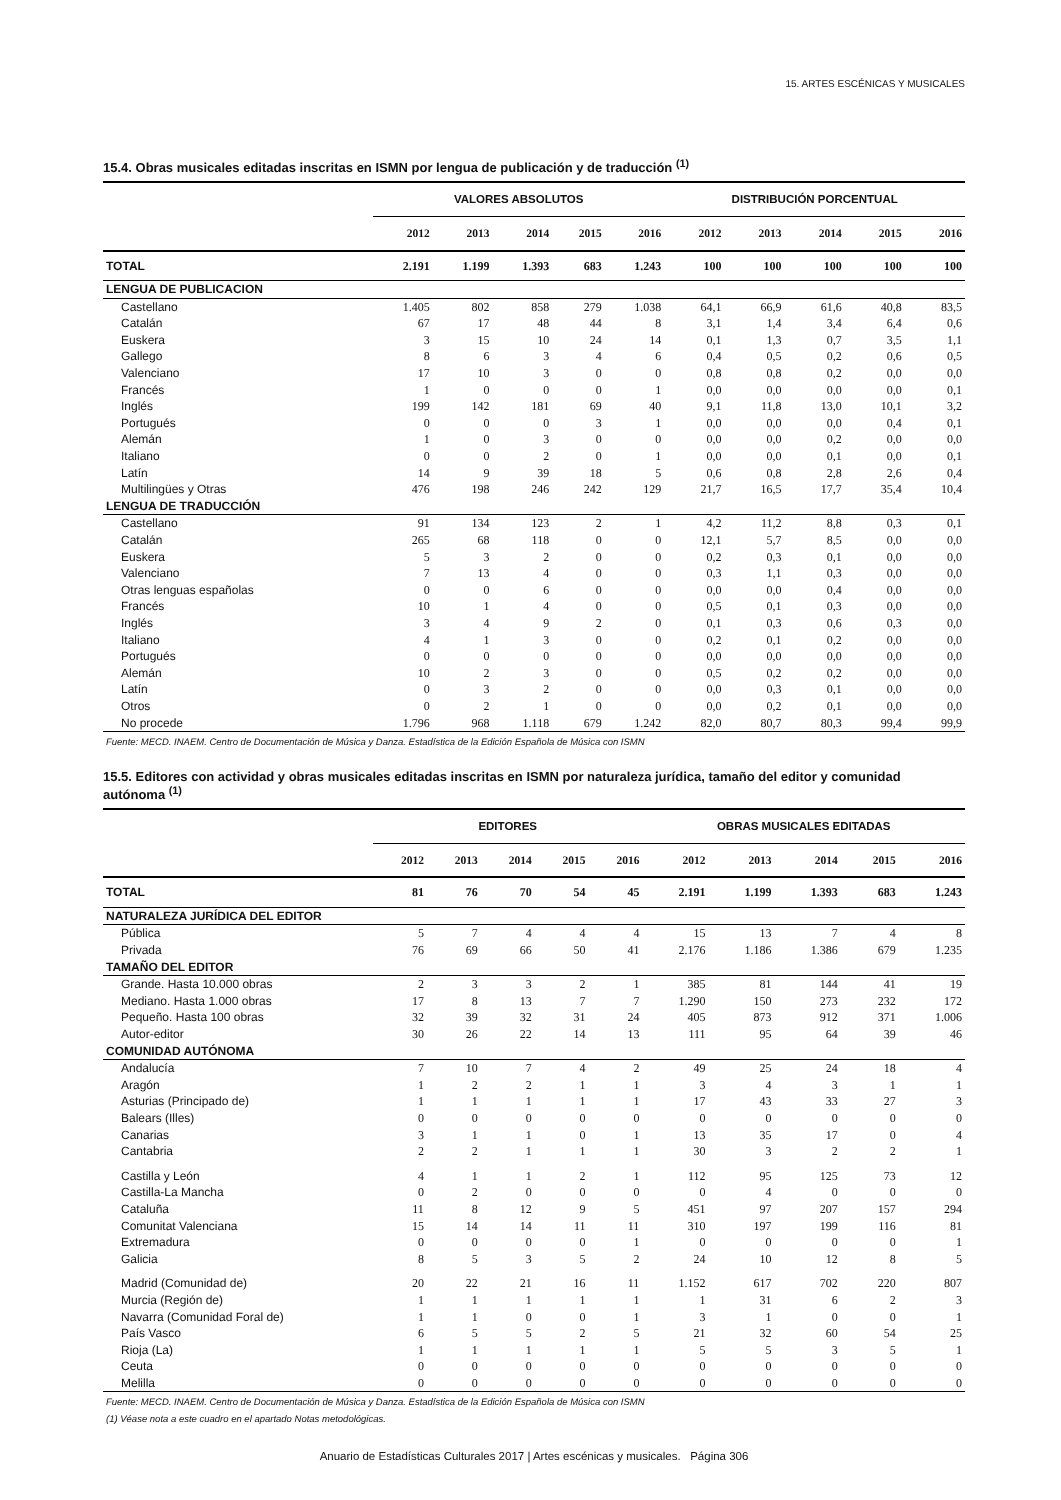15. ARTES ESCÉNICAS Y MUSICALES
15.4. Obras musicales editadas inscritas en ISMN por lengua de publicación y de traducción <sup>(1)</sup>
| | VALORES ABSOLUTOS | | | | | DISTRIBUCIÓN PORCENTUAL | | | | |
| --- | --- | --- | --- | --- | --- | --- | --- | --- | --- | --- |
| | 2012 | 2013 | 2014 | 2015 | 2016 | 2012 | 2013 | 2014 | 2015 | 2016 |
| TOTAL | 2.191 | 1.199 | 1.393 | 683 | 1.243 | 100 | 100 | 100 | 100 | 100 |
| LENGUA DE PUBLICACION | | | | | | | | | | |
| Castellano | 1.405 | 802 | 858 | 279 | 1.038 | 64,1 | 66,9 | 61,6 | 40,8 | 83,5 |
| Catalán | 67 | 17 | 48 | 44 | 8 | 3,1 | 1,4 | 3,4 | 6,4 | 0,6 |
| Euskera | 3 | 15 | 10 | 24 | 14 | 0,1 | 1,3 | 0,7 | 3,5 | 1,1 |
| Gallego | 8 | 6 | 3 | 4 | 6 | 0,4 | 0,5 | 0,2 | 0,6 | 0,5 |
| Valenciano | 17 | 10 | 3 | 0 | 0 | 0,8 | 0,8 | 0,2 | 0,0 | 0,0 |
| Francés | 1 | 0 | 0 | 0 | 1 | 0,0 | 0,0 | 0,0 | 0,0 | 0,1 |
| Inglés | 199 | 142 | 181 | 69 | 40 | 9,1 | 11,8 | 13,0 | 10,1 | 3,2 |
| Portugués | 0 | 0 | 0 | 3 | 1 | 0,0 | 0,0 | 0,0 | 0,4 | 0,1 |
| Alemán | 1 | 0 | 3 | 0 | 0 | 0,0 | 0,0 | 0,2 | 0,0 | 0,0 |
| Italiano | 0 | 0 | 2 | 0 | 1 | 0,0 | 0,0 | 0,1 | 0,0 | 0,1 |
| Latín | 14 | 9 | 39 | 18 | 5 | 0,6 | 0,8 | 2,8 | 2,6 | 0,4 |
| Multilingües y Otras | 476 | 198 | 246 | 242 | 129 | 21,7 | 16,5 | 17,7 | 35,4 | 10,4 |
| LENGUA DE TRADUCCIÓN | | | | | | | | | | |
| Castellano | 91 | 134 | 123 | 2 | 1 | 4,2 | 11,2 | 8,8 | 0,3 | 0,1 |
| Catalán | 265 | 68 | 118 | 0 | 0 | 12,1 | 5,7 | 8,5 | 0,0 | 0,0 |
| Euskera | 5 | 3 | 2 | 0 | 0 | 0,2 | 0,3 | 0,1 | 0,0 | 0,0 |
| Valenciano | 7 | 13 | 4 | 0 | 0 | 0,3 | 1,1 | 0,3 | 0,0 | 0,0 |
| Otras lenguas españolas | 0 | 0 | 6 | 0 | 0 | 0,0 | 0,0 | 0,4 | 0,0 | 0,0 |
| Francés | 10 | 1 | 4 | 0 | 0 | 0,5 | 0,1 | 0,3 | 0,0 | 0,0 |
| Inglés | 3 | 4 | 9 | 2 | 0 | 0,1 | 0,3 | 0,6 | 0,3 | 0,0 |
| Italiano | 4 | 1 | 3 | 0 | 0 | 0,2 | 0,1 | 0,2 | 0,0 | 0,0 |
| Portugués | 0 | 0 | 0 | 0 | 0 | 0,0 | 0,0 | 0,0 | 0,0 | 0,0 |
| Alemán | 10 | 2 | 3 | 0 | 0 | 0,5 | 0,2 | 0,2 | 0,0 | 0,0 |
| Latín | 0 | 3 | 2 | 0 | 0 | 0,0 | 0,3 | 0,1 | 0,0 | 0,0 |
| Otros | 0 | 2 | 1 | 0 | 0 | 0,0 | 0,2 | 0,1 | 0,0 | 0,0 |
| No procede | 1.796 | 968 | 1.118 | 679 | 1.242 | 82,0 | 80,7 | 80,3 | 99,4 | 99,9 |
| Fuente: MECD. INAEM. Centro de Documentación de Música y Danza. Estadística de la Edición Española de Música con ISMN | | | | | | | | | | |
15.5. Editores con actividad y obras musicales editadas inscritas en ISMN por naturaleza jurídica, tamaño del editor y comunidad autónoma <sup>(1)</sup>
| | EDITORES | | | | | OBRAS MUSICALES EDITADAS | | | | |
| --- | --- | --- | --- | --- | --- | --- | --- | --- | --- | --- |
| | 2012 | 2013 | 2014 | 2015 | 2016 | 2012 | 2013 | 2014 | 2015 | 2016 |
| TOTAL | 81 | 76 | 70 | 54 | 45 | 2.191 | 1.199 | 1.393 | 683 | 1.243 |
| NATURALEZA JURÍDICA DEL EDITOR | | | | | | | | | | |
| Pública | 5 | 7 | 4 | 4 | 4 | 15 | 13 | 7 | 4 | 8 |
| Privada | 76 | 69 | 66 | 50 | 41 | 2.176 | 1.186 | 1.386 | 679 | 1.235 |
| TAMAÑO DEL EDITOR | | | | | | | | | | |
| Grande. Hasta 10.000 obras | 2 | 3 | 3 | 2 | 1 | 385 | 81 | 144 | 41 | 19 |
| Mediano. Hasta 1.000 obras | 17 | 8 | 13 | 7 | 7 | 1.290 | 150 | 273 | 232 | 172 |
| Pequeño. Hasta 100 obras | 32 | 39 | 32 | 31 | 24 | 405 | 873 | 912 | 371 | 1.006 |
| Autor-editor | 30 | 26 | 22 | 14 | 13 | 111 | 95 | 64 | 39 | 46 |
| COMUNIDAD AUTÓNOMA | | | | | | | | | | |
| Andalucía | 7 | 10 | 7 | 4 | 2 | 49 | 25 | 24 | 18 | 4 |
| Aragón | 1 | 2 | 2 | 1 | 1 | 3 | 4 | 3 | 1 | 1 |
| Asturias (Principado de) | 1 | 1 | 1 | 1 | 1 | 17 | 43 | 33 | 27 | 3 |
| Balears (Illes) | 0 | 0 | 0 | 0 | 0 | 0 | 0 | 0 | 0 | 0 |
| Canarias | 3 | 1 | 1 | 0 | 1 | 13 | 35 | 17 | 0 | 4 |
| Cantabria | 2 | 2 | 1 | 1 | 1 | 30 | 3 | 2 | 2 | 1 |
| Castilla y León | 4 | 1 | 1 | 2 | 1 | 112 | 95 | 125 | 73 | 12 |
| Castilla-La Mancha | 0 | 2 | 0 | 0 | 0 | 0 | 4 | 0 | 0 | 0 |
| Cataluña | 11 | 8 | 12 | 9 | 5 | 451 | 97 | 207 | 157 | 294 |
| Comunitat Valenciana | 15 | 14 | 14 | 11 | 11 | 310 | 197 | 199 | 116 | 81 |
| Extremadura | 0 | 0 | 0 | 0 | 1 | 0 | 0 | 0 | 0 | 1 |
| Galicia | 8 | 5 | 3 | 5 | 2 | 24 | 10 | 12 | 8 | 5 |
| Madrid (Comunidad de) | 20 | 22 | 21 | 16 | 11 | 1.152 | 617 | 702 | 220 | 807 |
| Murcia (Región de) | 1 | 1 | 1 | 1 | 1 | 1 | 31 | 6 | 2 | 3 |
| Navarra (Comunidad Foral de) | 1 | 1 | 0 | 0 | 1 | 3 | 1 | 0 | 0 | 1 |
| País Vasco | 6 | 5 | 5 | 2 | 5 | 21 | 32 | 60 | 54 | 25 |
| Rioja (La) | 1 | 1 | 1 | 1 | 1 | 5 | 5 | 3 | 5 | 1 |
| Ceuta | 0 | 0 | 0 | 0 | 0 | 0 | 0 | 0 | 0 | 0 |
| Melilla | 0 | 0 | 0 | 0 | 0 | 0 | 0 | 0 | 0 | 0 |
| Fuente: MECD. INAEM. Centro de Documentación de Música y Danza. Estadística de la Edición Española de Música con ISMN (1) Véase nota a este cuadro en el apartado Notas metodológicas. | | | | | | | | | | |
Anuario de Estadísticas Culturales 2017 | Artes escénicas y musicales. Página 306